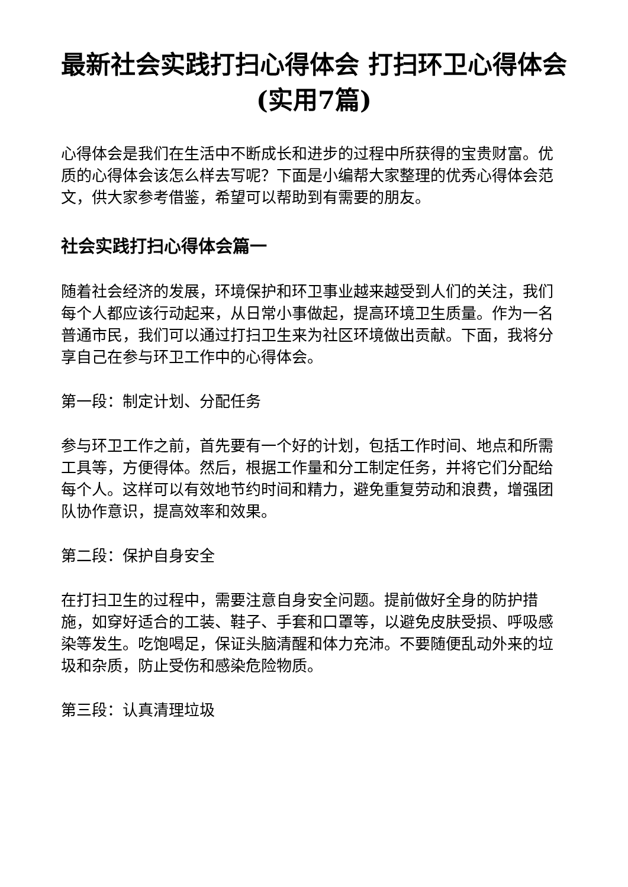最新社会实践打扫心得体会 打扫环卫心得体会(实用7篇)
心得体会是我们在生活中不断成长和进步的过程中所获得的宝贵财富。优质的心得体会该怎么样去写呢？下面是小编帮大家整理的优秀心得体会范文，供大家参考借鉴，希望可以帮助到有需要的朋友。
社会实践打扫心得体会篇一
随着社会经济的发展，环境保护和环卫事业越来越受到人们的关注，我们每个人都应该行动起来，从日常小事做起，提高环境卫生质量。作为一名普通市民，我们可以通过打扫卫生来为社区环境做出贡献。下面，我将分享自己在参与环卫工作中的心得体会。
第一段：制定计划、分配任务
参与环卫工作之前，首先要有一个好的计划，包括工作时间、地点和所需工具等，方便得体。然后，根据工作量和分工制定任务，并将它们分配给每个人。这样可以有效地节约时间和精力，避免重复劳动和浪费，增强团队协作意识，提高效率和效果。
第二段：保护自身安全
在打扫卫生的过程中，需要注意自身安全问题。提前做好全身的防护措施，如穿好适合的工装、鞋子、手套和口罩等，以避免皮肤受损、呼吸感染等发生。吃饱喝足，保证头脑清醒和体力充沛。不要随便乱动外来的垃圾和杂质，防止受伤和感染危险物质。
第三段：认真清理垃圾